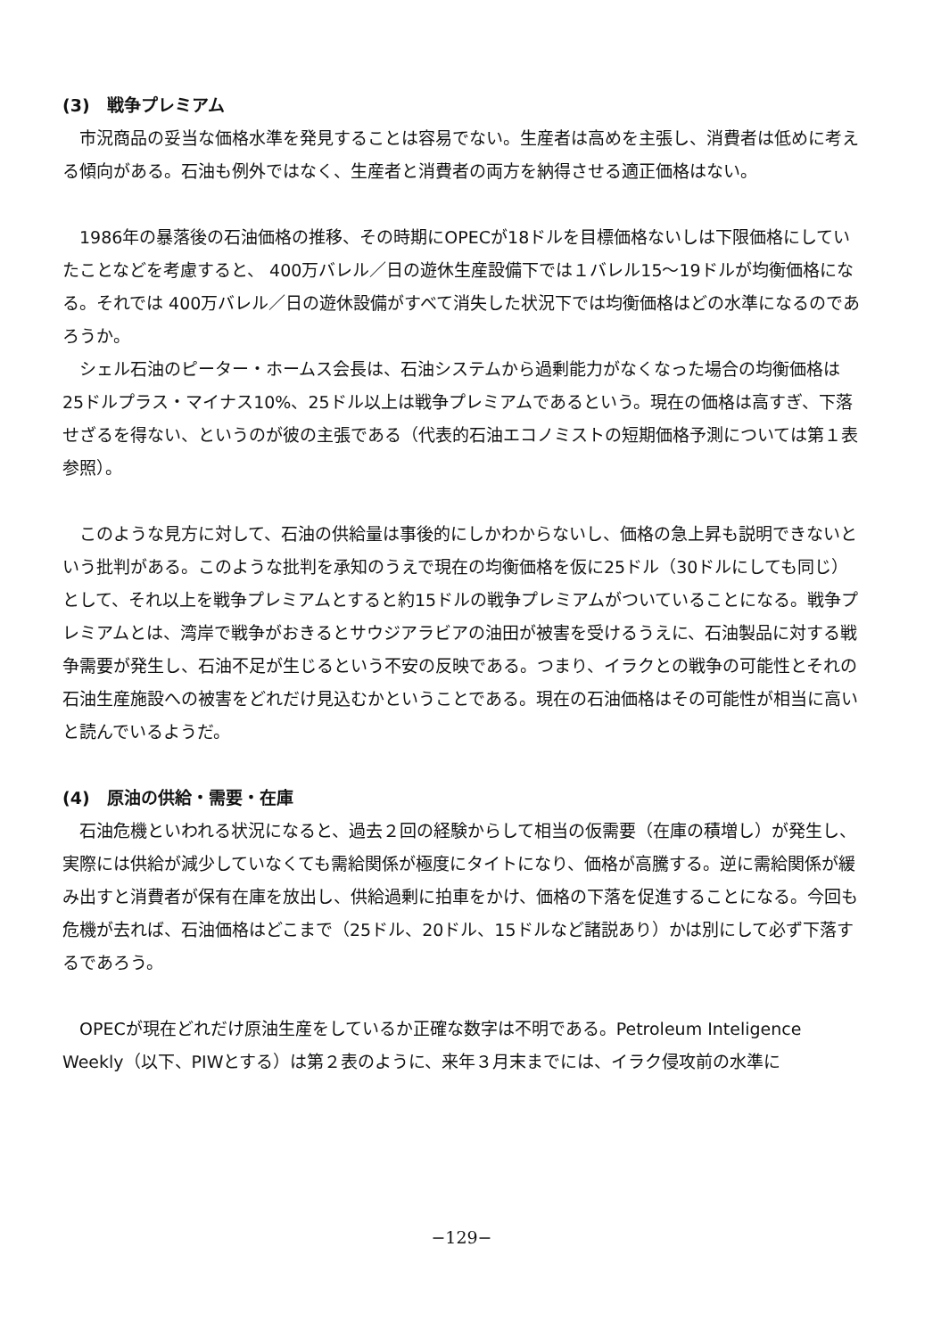(3)　戦争プレミアム
市況商品の妥当な価格水準を発見することは容易でない。生産者は高めを主張し、消費者は低めに考える傾向がある。石油も例外ではなく、生産者と消費者の両方を納得させる適正価格はない。
1986年の暴落後の石油価格の推移、その時期にOPECが18ドルを目標価格ないしは下限価格にしていたことなどを考慮すると、 400万バレル／日の遊休生産設備下では１バレル15〜19ドルが均衡価格になる。それでは 400万バレル／日の遊休設備がすべて消失した状況下では均衡価格はどの水準になるのであろうか。
シェル石油のピーター・ホームス会長は、石油システムから過剰能力がなくなった場合の均衡価格は25ドルプラス・マイナス10%、25ドル以上は戦争プレミアムであるという。現在の価格は高すぎ、下落せざるを得ない、というのが彼の主張である（代表的石油エコノミストの短期価格予測については第１表参照）。
このような見方に対して、石油の供給量は事後的にしかわからないし、価格の急上昇も説明できないという批判がある。このような批判を承知のうえで現在の均衡価格を仮に25ドル（30ドルにしても同じ）として、それ以上を戦争プレミアムとすると約15ドルの戦争プレミアムがついていることになる。戦争プレミアムとは、湾岸で戦争がおきるとサウジアラビアの油田が被害を受けるうえに、石油製品に対する戦争需要が発生し、石油不足が生じるという不安の反映である。つまり、イラクとの戦争の可能性とそれの石油生産施設への被害をどれだけ見込むかということである。現在の石油価格はその可能性が相当に高いと読んでいるようだ。
(4)　原油の供給・需要・在庫
石油危機といわれる状況になると、過去２回の経験からして相当の仮需要（在庫の積増し）が発生し、実際には供給が減少していなくても需給関係が極度にタイトになり、価格が高騰する。逆に需給関係が緩み出すと消費者が保有在庫を放出し、供給過剰に拍車をかけ、価格の下落を促進することになる。今回も危機が去れば、石油価格はどこまで（25ドル、20ドル、15ドルなど諸説あり）かは別にして必ず下落するであろう。
OPECが現在どれだけ原油生産をしているか正確な数字は不明である。Petroleum Inteligence Weekly（以下、PIWとする）は第２表のように、来年３月末までには、イラク侵攻前の水準に
−129−